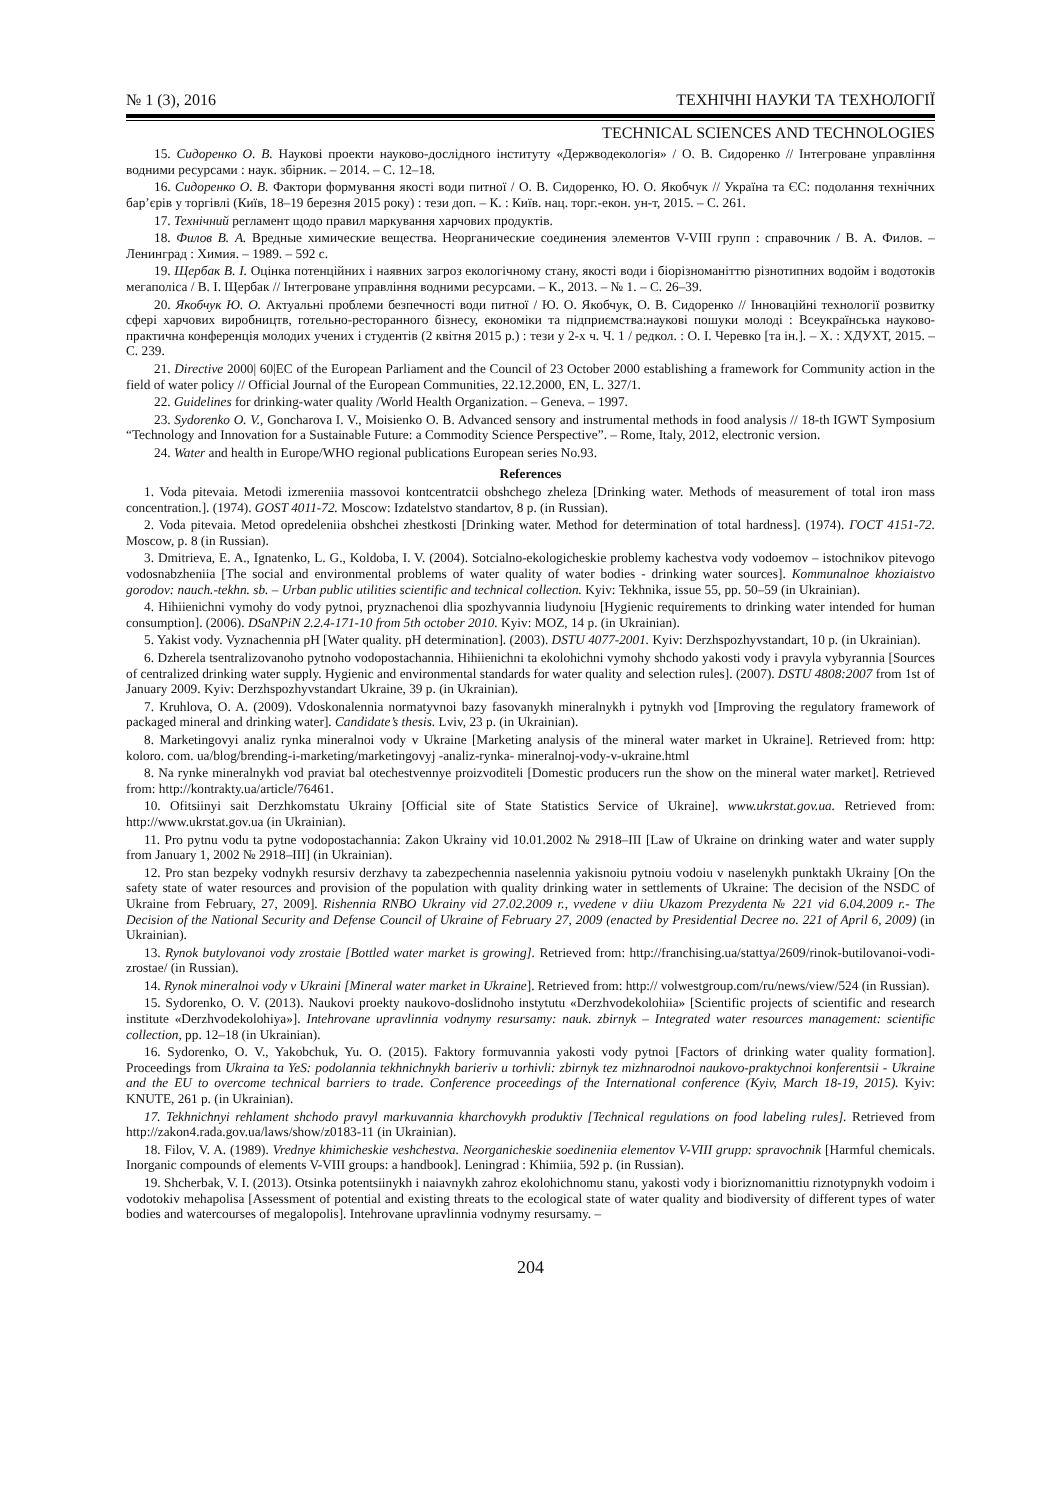№ 1 (3), 2016 ТЕХНІЧНІ НАУКИ ТА ТЕХНОЛОГІЇ
TECHNICAL SCIENCES AND TECHNOLOGIES
15. Сидоренко О. В. Наукові проекти науково-дослідного інституту «Держводекологія» / О. В. Сидоренко // Інтегроване управління водними ресурсами : наук. збірник. – 2014. – С. 12–18.
16. Сидоренко О. В. Фактори формування якості води питної / О. В. Сидоренко, Ю. О. Якобчук // Україна та ЄС: подолання технічних бар’єрів у торгівлі (Київ, 18–19 березня 2015 року) : тези доп. – К. : Київ. нац. торг.-екон. ун-т, 2015. – С. 261.
17. Технічний регламент щодо правил маркування харчових продуктів.
18. Филов В. А. Вредные химические вещества. Неорганические соединения элементов V-VIII групп : справочник / В. А. Филов. – Ленинград : Химия. – 1989. – 592 с.
19. Щербак В. І. Оцінка потенційних і наявних загроз екологічному стану, якості води і біорізноманіттю різнотипних водойм і водотоків мегаполіса / В. І. Щербак // Інтегроване управління водними ресурсами. – К., 2013. – № 1. – С. 26–39.
20. Якобчук Ю. О. Актуальні проблеми безпечності води питної / Ю. О. Якобчук, О. В. Сидоренко // Інноваційні технології розвитку сфері харчових виробництв, готельно-ресторанного бізнесу, економіки та підприємства:наукові пошуки молоді : Всеукраїнська науково-практична конференція молодих учених і студентів (2 квітня 2015 р.) : тези у 2-х ч. Ч. 1 / редкол. : О. І. Черевко [та ін.]. – Х. : ХДУХТ, 2015. – С. 239.
21. Directive 2000| 60|EC of the European Parliament and the Council of 23 October 2000 establishing a framework for Community action in the field of water policy // Official Journal of the European Communities, 22.12.2000, EN, L. 327/1.
22. Guidelines for drinking-water quality /World Health Organization. – Geneva. – 1997.
23. Sydorenko O. V., Goncharova I. V., Moisienko O. B. Advanced sensory and instrumental methods in food analysis // 18-th IGWT Symposium “Technology and Innovation for a Sustainable Future: a Commodity Science Perspective”. – Rome, Italy, 2012, electronic version.
24. Water and health in Europe/WHO regional publications European series No.93.
References
1. Voda pitevaia. Metodi izmereniia massovoi kontcentratcii obshchego zheleza [Drinking water. Methods of measurement of total iron mass concentration.]. (1974). GOST 4011-72. Moscow: Izdatelstvo standartov, 8 p. (in Russian).
2. Voda pitevaia. Metod opredeleniia obshchei zhestkosti [Drinking water. Method for determination of total hardness]. (1974). ГОСТ 4151-72. Moscow, p. 8 (in Russian).
3. Dmitrieva, E. A., Ignatenko, L. G., Koldoba, I. V. (2004). Sotcialno-ekologicheskie problemy kachestva vody vodoemov – istochnikov pitevogo vodosnabzheniia [The social and environmental problems of water quality of water bodies - drinking water sources]. Kommunalnoe khoziaistvo gorodov: nauch.-tekhn. sb. – Urban public utilities scientific and technical collection. Kyiv: Tekhnika, issue 55, pp. 50–59 (in Ukrainian).
4. Hihiienichni vymohy do vody pytnoi, pryznachenoi dlia spozhyvannia liudynoiu [Hygienic requirements to drinking water intended for human consumption]. (2006). DSaNPiN 2.2.4-171-10 from 5th october 2010. Kyiv: MOZ, 14 p. (in Ukrainian).
5. Yakist vody. Vyznachennia pH [Water quality. pH determination]. (2003). DSTU 4077-2001. Kyiv: Derzhspozhyvstandart, 10 p. (in Ukrainian).
6. Dzherela tsentralizovanoho pytnoho vodopostachannia. Hihiienichni ta ekolohichni vymohy shchodo yakosti vody i pravyla vybyrannia [Sources of centralized drinking water supply. Hygienic and environmental standards for water quality and selection rules]. (2007). DSTU 4808:2007 from 1st of January 2009. Kyiv: Derzhspozhyvstandart Ukraine, 39 p. (in Ukrainian).
7. Kruhlova, O. A. (2009). Vdoskonalennia normatyvnoi bazy fasovanykh mineralnykh i pytnykh vod [Improving the regulatory framework of packaged mineral and drinking water]. Candidate’s thesis. Lviv, 23 p. (in Ukrainian).
8. Marketingovyi analiz rynka mineralnoi vody v Ukraine [Marketing analysis of the mineral water market in Ukraine]. Retrieved from: http: koloro. com. ua/blog/brending-i-marketing/marketingovyj -analiz-rynka- mineralnoj-vody-v-ukraine.html
8. Na rynke mineralnykh vod praviat bal otechestvennye proizvoditeli [Domestic producers run the show on the mineral water market]. Retrieved from: http://kontrakty.ua/article/76461.
10. Ofitsiinyi sait Derzhkomstatu Ukrainy [Official site of State Statistics Service of Ukraine]. www.ukrstat.gov.ua. Retrieved from: http://www.ukrstat.gov.ua (in Ukrainian).
11. Pro pytnu vodu ta pytne vodopostachannia: Zakon Ukrainy vid 10.01.2002 № 2918–III [Law of Ukraine on drinking water and water supply from January 1, 2002 № 2918–III] (in Ukrainian).
12. Pro stan bezpeky vodnykh resursiv derzhavy ta zabezpechennia naselennia yakisnoiu pytnoiu vodoiu v naselenykh punktakh Ukrainy [On the safety state of water resources and provision of the population with quality drinking water in settlements of Ukraine: The decision of the NSDC of Ukraine from February, 27, 2009]. Rishennia RNBO Ukrainy vid 27.02.2009 r., vvedene v diiu Ukazom Prezydenta № 221 vid 6.04.2009 r.- The Decision of the National Security and Defense Council of Ukraine of February 27, 2009 (enacted by Presidential Decree no. 221 of April 6, 2009) (in Ukrainian).
13. Rynok butylovanoi vody zrostaie [Bottled water market is growing]. Retrieved from: http://franchising.ua/stattya/2609/rinok-butilovanoi-vodi-zrostae/ (in Russian).
14. Rynok mineralnoi vody v Ukraini [Mineral water market in Ukraine]. Retrieved from: http:// volwestgroup.com/ru/news/view/524 (in Russian).
15. Sydorenko, O. V. (2013). Naukovi proekty naukovo-doslidnoho instytutu «Derzhvodekolohiia» [Scientific projects of scientific and research institute «Derzhvodekolohiya»]. Intehrovane upravlinnia vodnymy resursamy: nauk. zbirnyk – Integrated water resources management: scientific collection, pp. 12–18 (in Ukrainian).
16. Sydorenko, O. V., Yakobchuk, Yu. O. (2015). Faktory formuvannia yakosti vody pytnoi [Factors of drinking water quality formation]. Proceedings from Ukraina ta YeS: podolannia tekhnichnykh barieriv u torhivli: zbirnyk tez mizhnarodnoi naukovo-praktychnoi konferentsii - Ukraine and the EU to overcome technical barriers to trade. Conference proceedings of the International conference (Kyiv, March 18-19, 2015). Kyiv: KNUTE, 261 p. (in Ukrainian).
17. Tekhnichnyi rehlament shchodo pravyl markuvannia kharchovykh produktiv [Technical regulations on food labeling rules]. Retrieved from http://zakon4.rada.gov.ua/laws/show/z0183-11 (in Ukrainian).
18. Filov, V. A. (1989). Vrednye khimicheskie veshchestva. Neorganicheskie soedineniia elementov V-VIII grupp: spravochnik [Harmful chemicals. Inorganic compounds of elements V-VIII groups: a handbook]. Leningrad : Khimiia, 592 p. (in Russian).
19. Shcherbak, V. I. (2013). Otsinka potentsiinykh i naiavnykh zahroz ekolohichnomu stanu, yakosti vody i bioriznomanittiu riznotypnykh vodoim i vodotokiv mehapolisa [Assessment of potential and existing threats to the ecological state of water quality and biodiversity of different types of water bodies and watercourses of megalopolis]. Intehrovane upravlinnia vodnymy resursamy. –
204